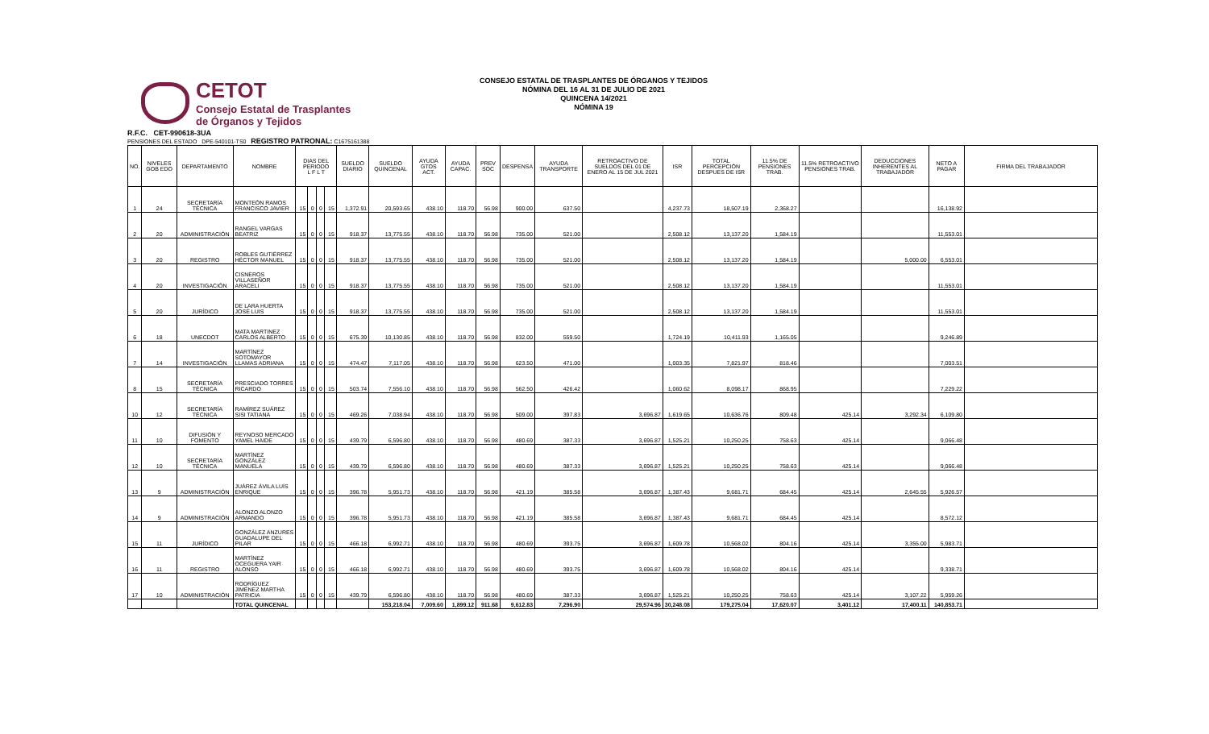CETOT
Consejo Estatal de Trasplantes
de Órganos y Tejidos
CONSEJO ESTATAL DE TRASPLANTES DE ÓRGANOS Y TEJIDOS
NÓMINA DEL 16 AL 31 DE JULIO DE 2021
QUINCENA 14/2021
NÓMINA 19
R.F.C. CET-990618-3UA
PENSIONES DEL ESTADO DPE-540101-TS0 REGISTRO PATRONAL: C1675161388
| NO. | NIVELES GOB EDO | DEPARTAMENTO | NOMBRE | DIAS DEL PERIODO L F L T | | | | SUELDO DIARIO | SUELDO QUINCENAL | AYUDA GTOS ACT. | AYUDA CAPAC. | PREV SOC | DESPENSA | AYUDA TRANSPORTE | RETROACTIVO DE SUELDOS DEL 01 DE ENERO AL 15 DE JUL 2021 | ISR | TOTAL PERCEPCIÓN DESPUES DE ISR | 11.5% DE PENSIONES TRAB. | 11.5% RETROACTIVO PENSIONES TRAB. | DEDUCCIONES INHERENTES AL TRABAJADOR | NETO A PAGAR | FIRMA DEL TRABAJADOR |
| --- | --- | --- | --- | --- | --- | --- | --- | --- | --- | --- | --- | --- | --- | --- | --- | --- | --- | --- | --- | --- | --- | --- |
| 1 | 24 | SECRETARÍA TÉCNICA | MONTEÓN RAMOS FRANCISCO JAVIER | 15 | 0 | 0 | 15 | 1,372.91 | 20,593.65 | 438.10 | 118.70 | 56.98 | 900.00 | 637.50 | | 4,237.73 | 18,507.19 | 2,368.27 | | | 16,138.92 | |
| 2 | 20 | ADMINISTRACIÓN | RANGEL VARGAS BEATRIZ | 15 | 0 | 0 | 15 | 918.37 | 13,775.55 | 438.10 | 118.70 | 56.98 | 735.00 | 521.00 | | 2,508.12 | 13,137.20 | 1,584.19 | | | 11,553.01 | |
| 3 | 20 | REGISTRO | ROBLES GUTIÉRREZ HÉCTOR MANUEL | 15 | 0 | 0 | 15 | 918.37 | 13,775.55 | 438.10 | 118.70 | 56.98 | 735.00 | 521.00 | | 2,508.12 | 13,137.20 | 1,584.19 | | 5,000.00 | 6,553.01 | |
| 4 | 20 | INVESTIGACIÓN | CISNEROS VILLASEÑOR ARACELI | 15 | 0 | 0 | 15 | 918.37 | 13,775.55 | 438.10 | 118.70 | 56.98 | 735.00 | 521.00 | | 2,508.12 | 13,137.20 | 1,584.19 | | | 11,553.01 | |
| 5 | 20 | JURÍDICO | DE LARA HUERTA JOSÉ LUIS | 15 | 0 | 0 | 15 | 918.37 | 13,775.55 | 438.10 | 118.70 | 56.98 | 735.00 | 521.00 | | 2,508.12 | 13,137.20 | 1,584.19 | | | 11,553.01 | |
| 6 | 18 | UNECDOT | MATA MARTINEZ CARLOS ALBERTO | 15 | 0 | 0 | 15 | 675.39 | 10,130.85 | 438.10 | 118.70 | 56.98 | 832.00 | 559.50 | | 1,724.19 | 10,411.93 | 1,165.05 | | | 9,246.89 | |
| 7 | 14 | INVESTIGACIÓN | MARTÍNEZ SOTOMAYOR LLAMAS ADRIANA | 15 | 0 | 0 | 15 | 474.47 | 7,117.05 | 438.10 | 118.70 | 56.98 | 623.50 | 471.00 | | 1,003.35 | 7,821.97 | 818.46 | | | 7,003.51 | |
| 8 | 15 | SECRETARÍA TÉCNICA | PRESCIADO TORRES RICARDO | 15 | 0 | 0 | 15 | 503.74 | 7,556.10 | 438.10 | 118.70 | 56.98 | 562.50 | 426.42 | | 1,060.62 | 8,098.17 | 868.95 | | | 7,229.22 | |
| 10 | 12 | SECRETARÍA TÉCNICA | RAMÍREZ SUÁREZ SISI TATIANA | 15 | 0 | 0 | 15 | 469.26 | 7,038.94 | 438.10 | 118.70 | 56.98 | 509.00 | 397.83 | 3,696.87 | 1,619.65 | 10,636.76 | 809.48 | 425.14 | 3,292.34 | 6,109.80 | |
| 11 | 10 | DIFUSIÓN Y FOMENTO | REYNOSO MERCADO YAMEL HAIDE | 15 | 0 | 0 | 15 | 439.79 | 6,596.80 | 438.10 | 118.70 | 56.98 | 480.69 | 387.33 | 3,696.87 | 1,525.21 | 10,250.25 | 758.63 | 425.14 | | 9,066.48 | |
| 12 | 10 | SECRETARÍA TÉCNICA | MARTÍNEZ GONZÁLEZ MANUELA | 15 | 0 | 0 | 15 | 439.79 | 6,596.80 | 438.10 | 118.70 | 56.98 | 480.69 | 387.33 | 3,696.87 | 1,525.21 | 10,250.25 | 758.63 | 425.14 | | 9,066.48 | |
| 13 | 9 | ADMINISTRACIÓN | JUÁREZ ÁVILA LUÍS ENRIQUE | 15 | 0 | 0 | 15 | 396.78 | 5,951.73 | 438.10 | 118.70 | 56.98 | 421.19 | 385.58 | 3,696.87 | 1,387.43 | 9,681.71 | 684.45 | 425.14 | 2,645.55 | 5,926.57 | |
| 14 | 9 | ADMINISTRACIÓN | ALONZO ALONZO ARMANDO | 15 | 0 | 0 | 15 | 396.78 | 5,951.73 | 438.10 | 118.70 | 56.98 | 421.19 | 385.58 | 3,696.87 | 1,387.43 | 9,681.71 | 684.45 | 425.14 | | 8,572.12 | |
| 15 | 11 | JURÍDICO | GONZÁLEZ ANZURES GUADALUPE DEL PILAR | 15 | 0 | 0 | 15 | 466.18 | 6,992.71 | 438.10 | 118.70 | 56.98 | 480.69 | 393.75 | 3,696.87 | 1,609.78 | 10,568.02 | 804.16 | 425.14 | 3,355.00 | 5,983.71 | |
| 16 | 11 | REGISTRO | MARTÍNEZ OCEGUERA YAIR ALONSO | 15 | 0 | 0 | 15 | 466.18 | 6,992.71 | 438.10 | 118.70 | 56.98 | 480.69 | 393.75 | 3,696.87 | 1,609.78 | 10,568.02 | 804.16 | 425.14 | | 9,338.71 | |
| 17 | 10 | ADMINISTRACIÓN | RODRÍGUEZ JIMÉNEZ MARTHA PATRICIA | 15 | 0 | 0 | 15 | 439.79 | 6,596.80 | 438.10 | 118.70 | 56.98 | 480.69 | 387.33 | 3,696.87 | 1,525.21 | 10,250.25 | 758.63 | 425.14 | 3,107.22 | 5,959.26 | |
| | | | TOTAL QUINCENAL | | | | | | 153,218.04 | 7,009.60 | 1,899.12 | 911.68 | 9,612.83 | 7,296.90 | 29,574.96 | 30,248.08 | 179,275.04 | 17,620.07 | 3,401.12 | 17,400.11 | 140,853.71 | |